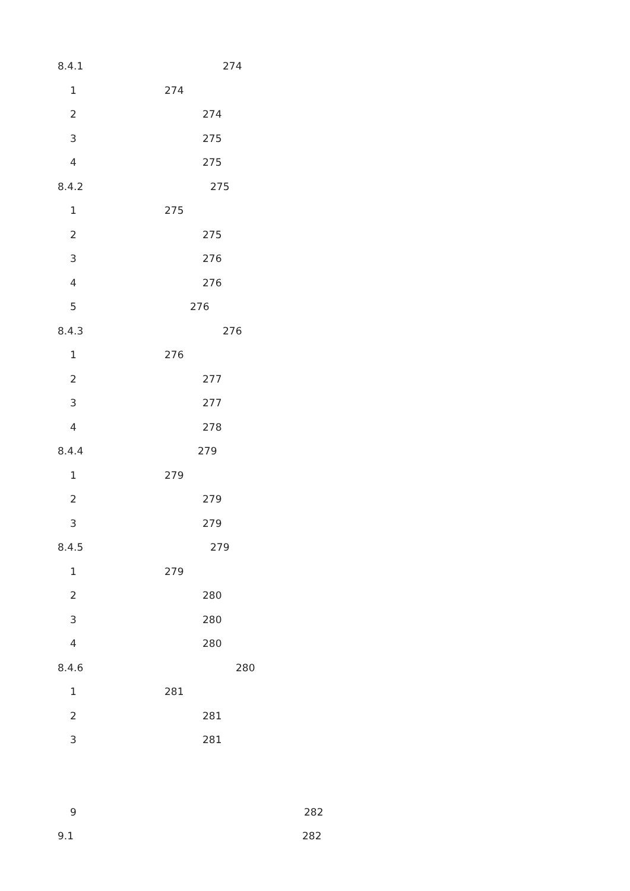8.4.1 274
1 274
2 274
3 275
4 275
8.4.2 275
1 275
2 275
3 276
4 276
5 276
8.4.3 276
1 276
2 277
3 277
4 278
8.4.4 279
1 279
2 279
3 279
8.4.5 279
1 279
2 280
3 280
4 280
8.4.6 280
1 281
2 281
3 281
9 282
9.1 282